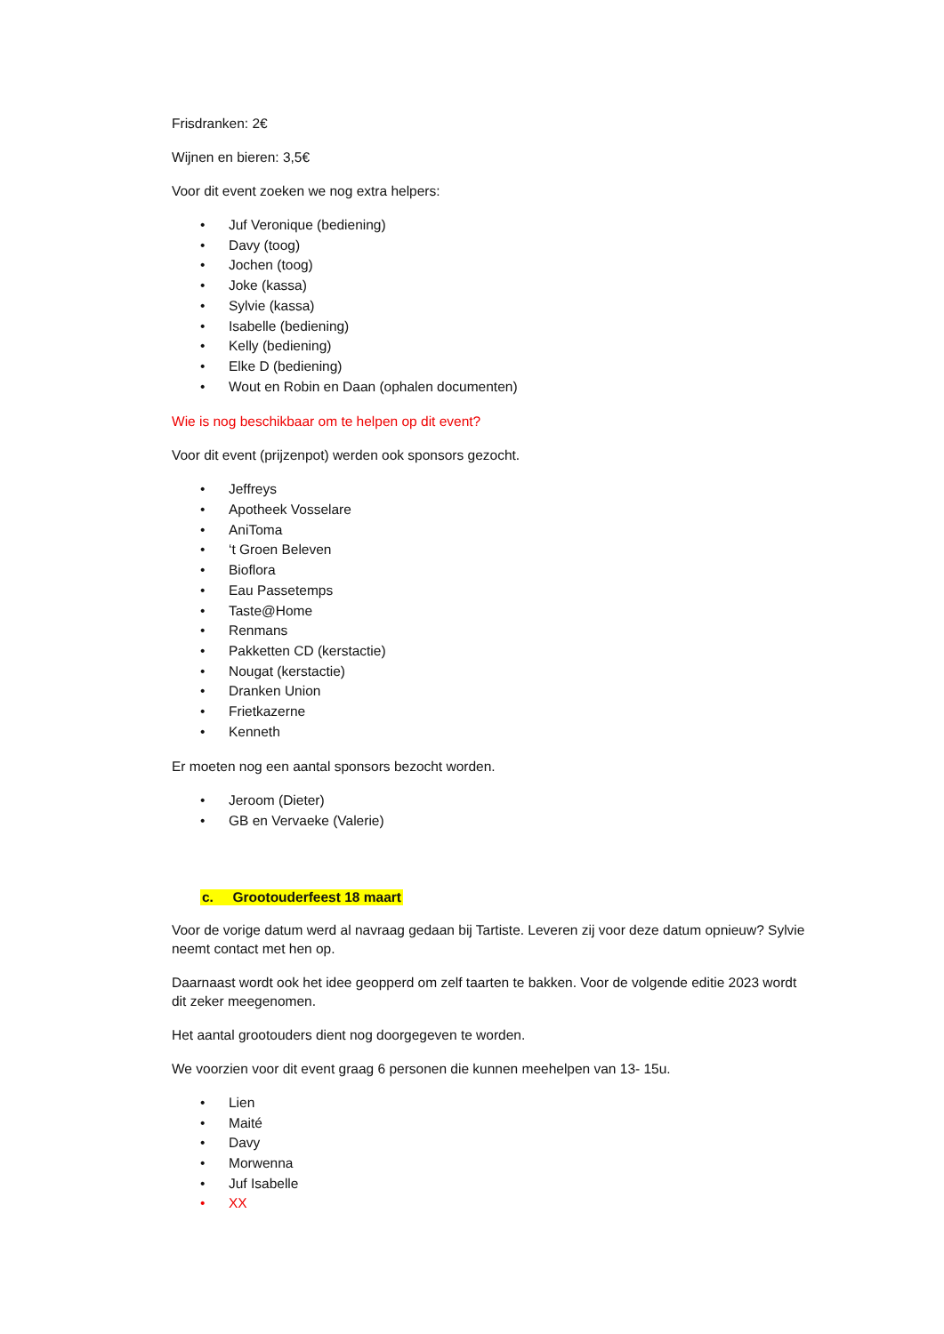Frisdranken: 2€
Wijnen en bieren: 3,5€
Voor dit event zoeken we nog extra helpers:
• Juf Veronique (bediening)
• Davy (toog)
• Jochen (toog)
• Joke (kassa)
• Sylvie (kassa)
• Isabelle (bediening)
• Kelly (bediening)
• Elke D (bediening)
• Wout en Robin en Daan (ophalen documenten)
Wie is nog beschikbaar om te helpen op dit event?
Voor dit event (prijzenpot) werden ook sponsors gezocht.
• Jeffreys
• Apotheek Vosselare
• AniToma
• ‘t Groen Beleven
• Bioflora
• Eau Passetemps
• Taste@Home
• Renmans
• Pakketten CD (kerstactie)
• Nougat (kerstactie)
• Dranken Union
• Frietkazerne
• Kenneth
Er moeten nog een aantal sponsors bezocht worden.
• Jeroom (Dieter)
• GB en Vervaeke (Valerie)
c. Grootouderfeest 18 maart
Voor de vorige datum werd al navraag gedaan bij Tartiste. Leveren zij voor deze datum opnieuw? Sylvie neemt contact met hen op.
Daarnaast wordt ook het idee geopperd om zelf taarten te bakken. Voor de volgende editie 2023 wordt dit zeker meegenomen.
Het aantal grootouders dient nog doorgegeven te worden.
We voorzien voor dit event graag 6 personen die kunnen meehelpen van 13- 15u.
• Lien
• Maité
• Davy
• Morwenna
• Juf Isabelle
• XX